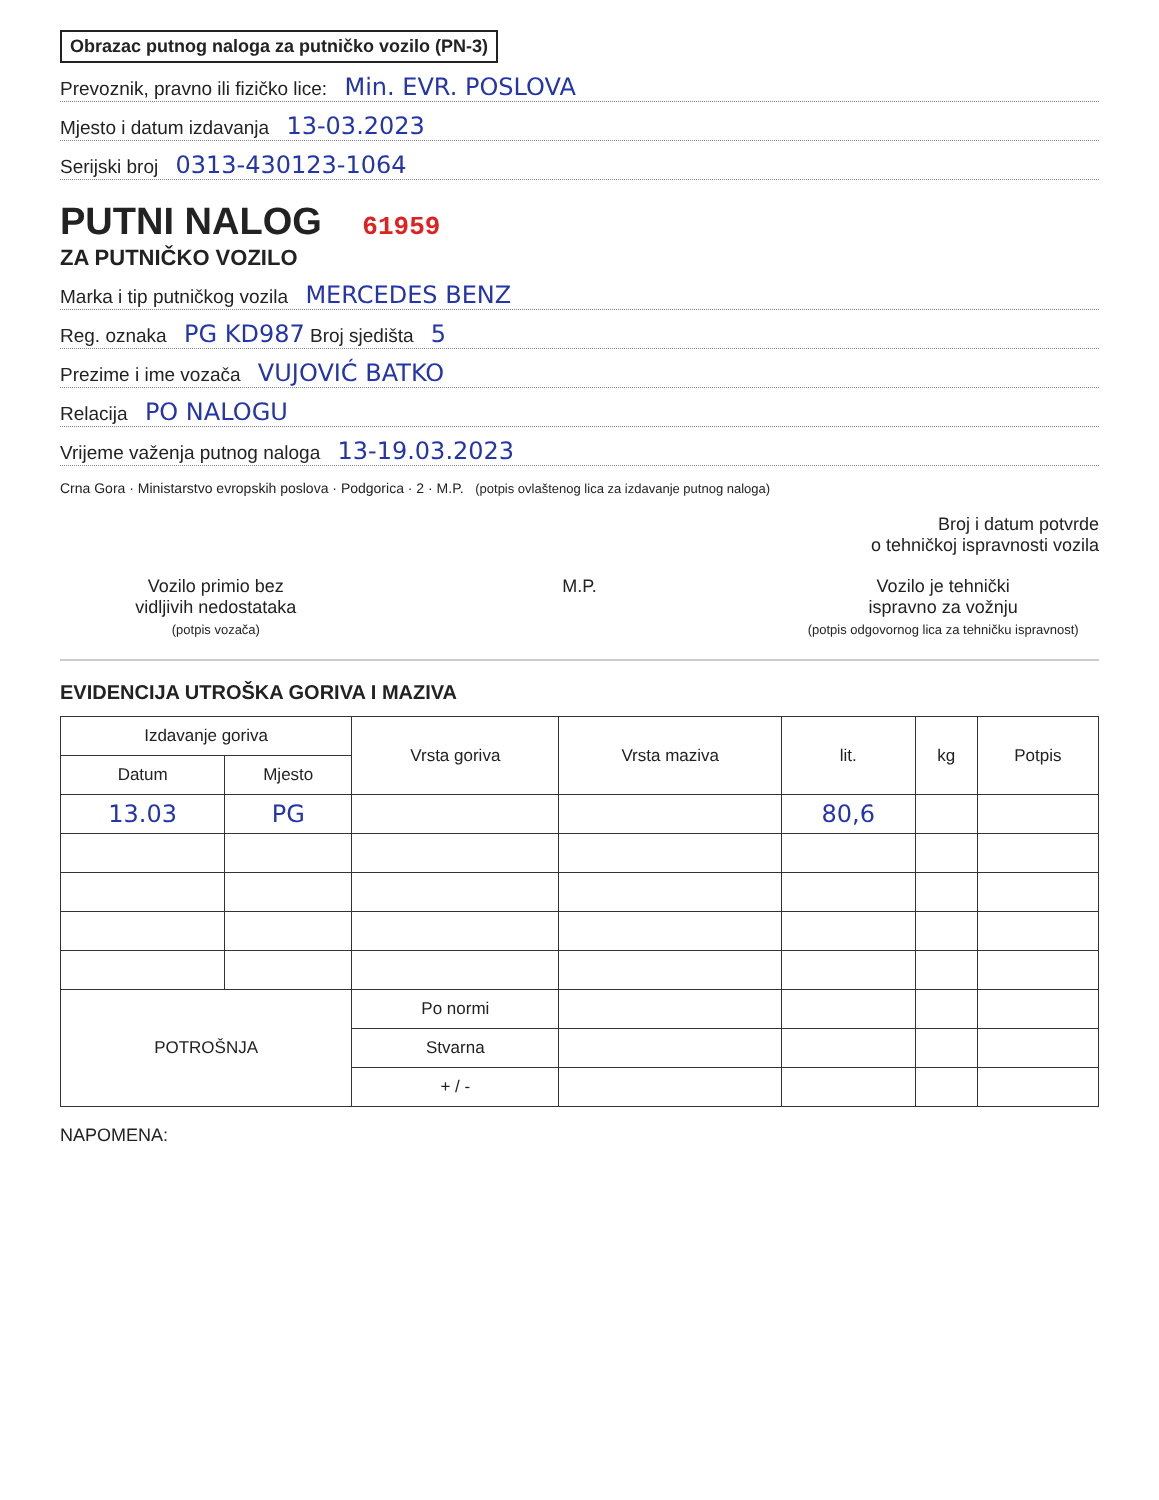Obrazac putnog naloga za putničko vozilo (PN-3)
Prevoznik, pravno ili fizičko lice: Min. EVR. POSLOVA
Mjesto i datum izdavanja 13-03.2023
Serijski broj 0313-430123-1064
PUTNI NALOG 61959
ZA PUTNIČKO VOZILO
Marka i tip putničkog vozila MERCEDES BENZ
Reg. oznaka PG KD987 Broj sjedišta 5
Prezime i ime vozača VUJOVIĆ BATKO
Relacija PO NALOGU
Vrijeme važenja putnog naloga 13-19.03.2023
Crna Gora · Ministarstvo evropskih poslova · Podgorica · 2 · M.P. (potpis ovlaštenog lica za izdavanje putnog naloga)
Broj i datum potvrde
o tehničkoj ispravnosti vozila
Vozilo primio bez
vidljivih nedostataka
(potpis vozača)
M.P. Vozilo je tehnički
ispravno za vožnju
(potpis odgovornog lica za tehničku ispravnost)
EVIDENCIJA UTROŠKA GORIVA I MAZIVA
| Izdavanje goriva | | Vrsta goriva | Vrsta maziva | lit. | kg | Potpis |
| --- | --- | --- | --- | --- | --- | --- |
| Datum | Mjesto | | | | | |
| 13.03 | PG | | | 80,6 | | |
| POTROŠNJA | | Po normi | | | | |
| | | Stvarna | | | | |
| | | + / - | | | | |
NAPOMENA: